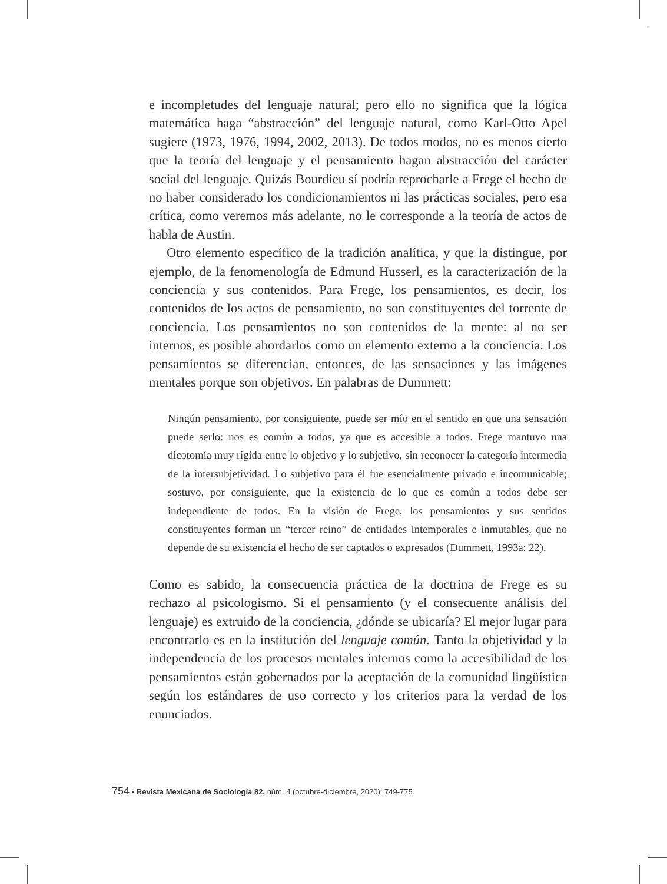e incompletudes del lenguaje natural; pero ello no significa que la lógica matemática haga “abstracción” del lenguaje natural, como Karl-Otto Apel sugiere (1973, 1976, 1994, 2002, 2013). De todos modos, no es menos cierto que la teoría del lenguaje y el pensamiento hagan abstracción del carácter social del lenguaje. Quizás Bourdieu sí podría reprocharle a Frege el hecho de no haber considerado los condicionamientos ni las prácticas sociales, pero esa crítica, como veremos más adelante, no le corresponde a la teoría de actos de habla de Austin.
Otro elemento específico de la tradición analítica, y que la distingue, por ejemplo, de la fenomenología de Edmund Husserl, es la caracterización de la conciencia y sus contenidos. Para Frege, los pensamientos, es decir, los contenidos de los actos de pensamiento, no son constituyentes del torrente de conciencia. Los pensamientos no son contenidos de la mente: al no ser internos, es posible abordarlos como un elemento externo a la conciencia. Los pensamientos se diferencian, entonces, de las sensaciones y las imágenes mentales porque son objetivos. En palabras de Dummett:
Ningún pensamiento, por consiguiente, puede ser mío en el sentido en que una sensación puede serlo: nos es común a todos, ya que es accesible a todos. Frege mantuvo una dicotomía muy rígida entre lo objetivo y lo subjetivo, sin reconocer la categoría intermedia de la intersubjetividad. Lo subjetivo para él fue esencialmente privado e incomunicable; sostuvo, por consiguiente, que la existencia de lo que es común a todos debe ser independiente de todos. En la visión de Frege, los pensamientos y sus sentidos constituyentes forman un “tercer reino” de entidades intemporales e inmutables, que no depende de su existencia el hecho de ser captados o expresados (Dummett, 1993a: 22).
Como es sabido, la consecuencia práctica de la doctrina de Frege es su rechazo al psicologismo. Si el pensamiento (y el consecuente análisis del lenguaje) es extruido de la conciencia, ¿dónde se ubicaría? El mejor lugar para encontrarlo es en la institución del lenguaje común. Tanto la objetividad y la independencia de los procesos mentales internos como la accesibilidad de los pensamientos están gobernados por la aceptación de la comunidad lingüística según los estándares de uso correcto y los criterios para la verdad de los enunciados.
754 • Revista Mexicana de Sociología 82, núm. 4 (octubre-diciembre, 2020): 749-775.